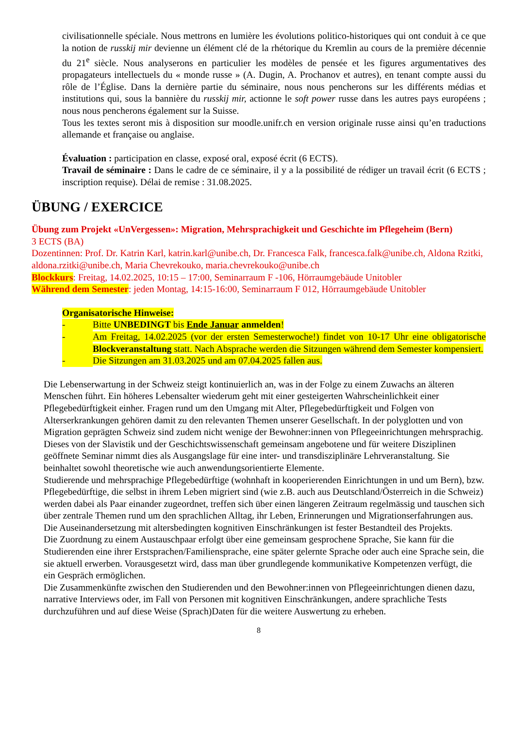civilisationnelle spéciale. Nous mettrons en lumière les évolutions politico-historiques qui ont conduit à ce que la notion de russkij mir devienne un élément clé de la rhétorique du Kremlin au cours de la première décennie du 21<sup>e</sup> siècle. Nous analyserons en particulier les modèles de pensée et les figures argumentatives des propagateurs intellectuels du « monde russe » (A. Dugin, A. Prochanov et autres), en tenant compte aussi du rôle de l’Église. Dans la dernière partie du séminaire, nous nous pencherons sur les différents médias et institutions qui, sous la bannière du russkij mir, actionne le soft power russe dans les autres pays européens ; nous nous pencherons également sur la Suisse.
Tous les textes seront mis à disposition sur moodle.unifr.ch en version originale russe ainsi qu’en traductions allemande et française ou anglaise.
Évaluation : participation en classe, exposé oral, exposé écrit (6 ECTS).
Travail de séminaire : Dans le cadre de ce séminaire, il y a la possibilité de rédiger un travail écrit (6 ECTS ; inscription requise). Délai de remise : 31.08.2025.
ÜBUNG / EXERCICE
Übung zum Projekt «UnVergessen»: Migration, Mehrsprachigkeit und Geschichte im Pflegeheim (Bern)
3 ECTS (BA)
Dozentinnen: Prof. Dr. Katrin Karl, katrin.karl@unibe.ch, Dr. Francesca Falk, francesca.falk@unibe.ch, Aldona Rzitki, aldona.rzitki@unibe.ch, Maria Chevrekouko, maria.chevrekouko@unibe.ch
Blockkurs: Freitag, 14.02.2025, 10:15 – 17:00, Seminarraum F -106, Hörraumgebäude Unitobler
Während dem Semester: jeden Montag, 14:15-16:00, Seminarraum F 012, Hörraumgebäude Unitobler
Organisatorische Hinweise:
- Bitte UNBEDINGT bis Ende Januar anmelden!
- Am Freitag, 14.02.2025 (vor der ersten Semesterwoche!) findet von 10-17 Uhr eine obligatorische Blockveranstaltung statt. Nach Absprache werden die Sitzungen während dem Semester kompensiert.
- Die Sitzungen am 31.03.2025 und am 07.04.2025 fallen aus.
Die Lebenserwartung in der Schweiz steigt kontinuierlich an, was in der Folge zu einem Zuwachs an älteren Menschen führt. Ein höheres Lebensalter wiederum geht mit einer gesteigerten Wahrscheinlichkeit einer Pflegebedürftigkeit einher. Fragen rund um den Umgang mit Alter, Pflegebedürftigkeit und Folgen von Alterserkrankungen gehören damit zu den relevanten Themen unserer Gesellschaft. In der polyglotten und von Migration geprägten Schweiz sind zudem nicht wenige der Bewohner:innen von Pflegeeinrichtungen mehrsprachig. Dieses von der Slavistik und der Geschichtswissenschaft gemeinsam angebotene und für weitere Disziplinen geöffnete Seminar nimmt dies als Ausgangslage für eine inter- und transdisziplinäre Lehrveranstaltung. Sie beinhaltet sowohl theoretische wie auch anwendungsorientierte Elemente.
Studierende und mehrsprachige Pflegebedürftige (wohnhaft in kooperierenden Einrichtungen in und um Bern), bzw. Pflegebedürftige, die selbst in ihrem Leben migriert sind (wie z.B. auch aus Deutschland/Österreich in die Schweiz) werden dabei als Paar einander zugeordnet, treffen sich über einen längeren Zeitraum regelmässig und tauschen sich über zentrale Themen rund um den sprachlichen Alltag, ihr Leben, Erinnerungen und Migrationserfahrungen aus. Die Auseinandersetzung mit altersbedingten kognitiven Einschränkungen ist fester Bestandteil des Projekts.
Die Zuordnung zu einem Austauschpaar erfolgt über eine gemeinsam gesprochene Sprache, Sie kann für die Studierenden eine ihrer Erstsprachen/Familiensprache, eine später gelernte Sprache oder auch eine Sprache sein, die sie aktuell erwerben. Vorausgesetzt wird, dass man über grundlegende kommunikative Kompetenzen verfügt, die ein Gespräch ermöglichen.
Die Zusammenkünfte zwischen den Studierenden und den Bewohner:innen von Pflegeeinrichtungen dienen dazu, narrative Interviews oder, im Fall von Personen mit kognitiven Einschränkungen, andere sprachliche Tests durchzuführen und auf diese Weise (Sprach)Daten für die weitere Auswertung zu erheben.
8